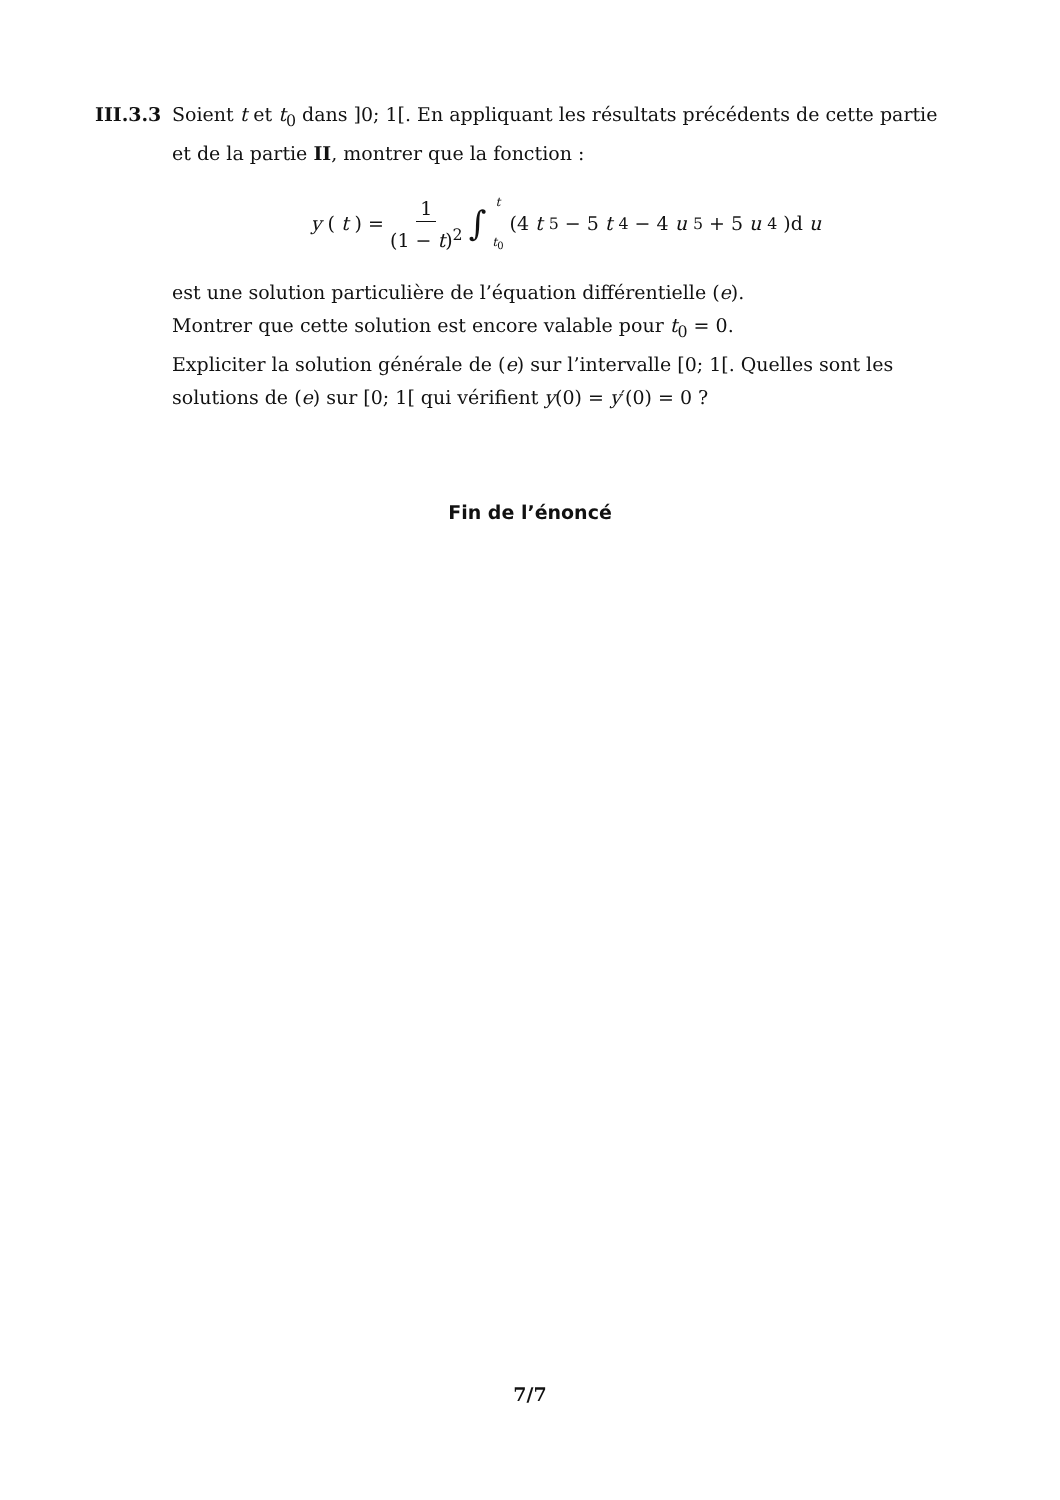III.3.3
Soient t et t<sub>0</sub> dans ]0; 1[. En appliquant les résultats précédents de cette partie et de la partie II, montrer que la fonction :
y (t) = 1 (1 − t)<sup>2</sup> ∫ t t<sub>0</sub> (4 t<sup>5</sup> − 5 t<sup>4</sup> − 4 u<sup>5</sup> + 5 u<sup>4</sup>)d u
est une solution particulière de l’équation différentielle (e).
Montrer que cette solution est encore valable pour t<sub>0</sub> = 0.
Expliciter la solution générale de (e) sur l’intervalle [0; 1[. Quelles sont les solutions de (e) sur [0; 1[ qui vérifient y(0) = y′(0) = 0 ?
Fin de l’énoncé
7/7